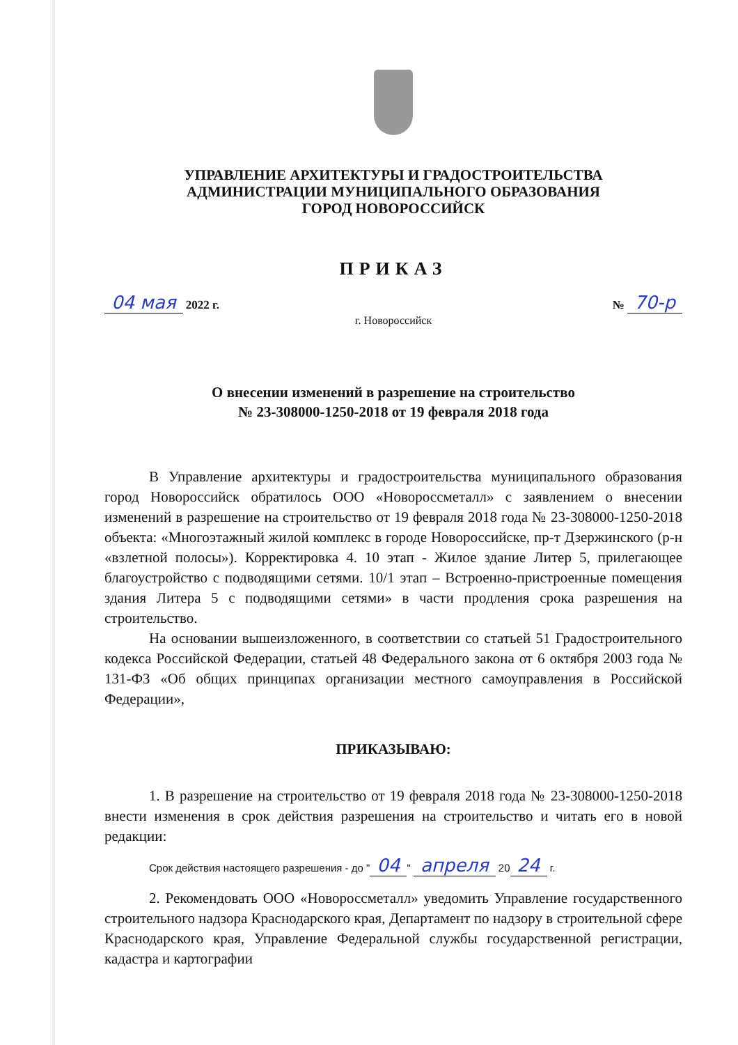УПРАВЛЕНИЕ АРХИТЕКТУРЫ И ГРАДОСТРОИТЕЛЬСТВА
АДМИНИСТРАЦИИ МУНИЦИПАЛЬНОГО ОБРАЗОВАНИЯ
ГОРОД НОВОРОССИЙСК
ПРИКАЗ
04 мая 2022 г. № 70-р
г. Новороссийск
О внесении изменений в разрешение на строительство
№ 23-308000-1250-2018 от 19 февраля 2018 года
В Управление архитектуры и градостроительства муниципального образования город Новороссийск обратилось ООО «Новороссметалл» с заявлением о внесении изменений в разрешение на строительство от 19 февраля 2018 года № 23-308000-1250-2018 объекта: «Многоэтажный жилой комплекс в городе Новороссийске, пр-т Дзержинского (р-н «взлетной полосы»). Корректировка 4. 10 этап - Жилое здание Литер 5, прилегающее благоустройство с подводящими сетями. 10/1 этап – Встроенно-пристроенные помещения здания Литера 5 с подводящими сетями» в части продления срока разрешения на строительство.
На основании вышеизложенного, в соответствии со статьей 51 Градостроительного кодекса Российской Федерации, статьей 48 Федерального закона от 6 октября 2003 года № 131-ФЗ «Об общих принципах организации местного самоуправления в Российской Федерации»,
ПРИКАЗЫВАЮ:
1. В разрешение на строительство от 19 февраля 2018 года № 23-308000-1250-2018 внести изменения в срок действия разрешения на строительство и читать его в новой редакции:
Срок действия настоящего разрешения - до " 04 " апреля 20 24 г.
2. Рекомендовать ООО «Новороссметалл» уведомить Управление государственного строительного надзора Краснодарского края, Департамент по надзору в строительной сфере Краснодарского края, Управление Федеральной службы государственной регистрации, кадастра и картографии